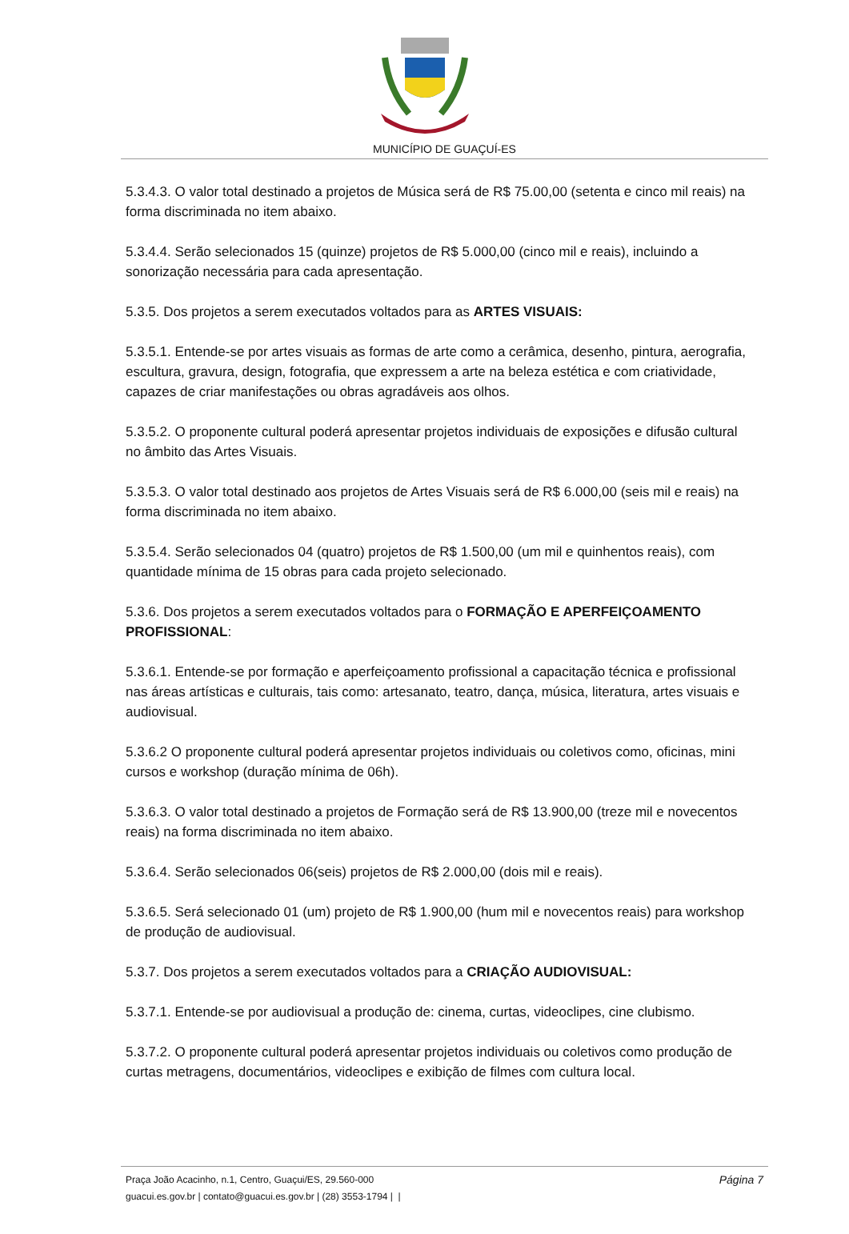MUNICÍPIO DE GUAÇUÍ-ES
5.3.4.3. O valor total destinado a projetos de Música será de R$ 75.00,00 (setenta e cinco mil reais) na forma discriminada no item abaixo.
5.3.4.4. Serão selecionados 15 (quinze) projetos de R$ 5.000,00 (cinco mil e reais), incluindo a sonorização necessária para cada apresentação.
5.3.5. Dos projetos a serem executados voltados para as ARTES VISUAIS:
5.3.5.1. Entende-se por artes visuais as formas de arte como a cerâmica, desenho, pintura, aerografia, escultura, gravura, design, fotografia, que expressem a arte na beleza estética e com criatividade, capazes de criar manifestações ou obras agradáveis aos olhos.
5.3.5.2. O proponente cultural poderá apresentar projetos individuais de exposições e difusão cultural no âmbito das Artes Visuais.
5.3.5.3. O valor total destinado aos projetos de Artes Visuais será de R$ 6.000,00 (seis mil e reais) na forma discriminada no item abaixo.
5.3.5.4. Serão selecionados 04 (quatro) projetos de R$ 1.500,00 (um mil e quinhentos reais), com quantidade mínima de 15 obras para cada projeto selecionado.
5.3.6. Dos projetos a serem executados voltados para o FORMAÇÃO E APERFEIÇOAMENTO PROFISSIONAL:
5.3.6.1. Entende-se por formação e aperfeiçoamento profissional a capacitação técnica e profissional nas áreas artísticas e culturais, tais como: artesanato, teatro, dança, música, literatura, artes visuais e audiovisual.
5.3.6.2 O proponente cultural poderá apresentar projetos individuais ou coletivos como, oficinas, mini cursos e workshop (duração mínima de 06h).
5.3.6.3. O valor total destinado a projetos de Formação será de R$ 13.900,00 (treze mil e novecentos reais) na forma discriminada no item abaixo.
5.3.6.4. Serão selecionados 06(seis) projetos de R$ 2.000,00 (dois mil e reais).
5.3.6.5. Será selecionado 01 (um) projeto de R$ 1.900,00 (hum mil e novecentos reais) para workshop de produção de audiovisual.
5.3.7. Dos projetos a serem executados voltados para a CRIAÇÃO AUDIOVISUAL:
5.3.7.1. Entende-se por audiovisual a produção de: cinema, curtas, videoclipes, cine clubismo.
5.3.7.2. O proponente cultural poderá apresentar projetos individuais ou coletivos como produção de curtas metragens, documentários, videoclipes e exibição de filmes com cultura local.
Página 7 Praça João Acacinho, n.1, Centro, Guaçui/ES, 29.560-000
guacui.es.gov.br | contato@guacui.es.gov.br | (28) 3553-1794 | |